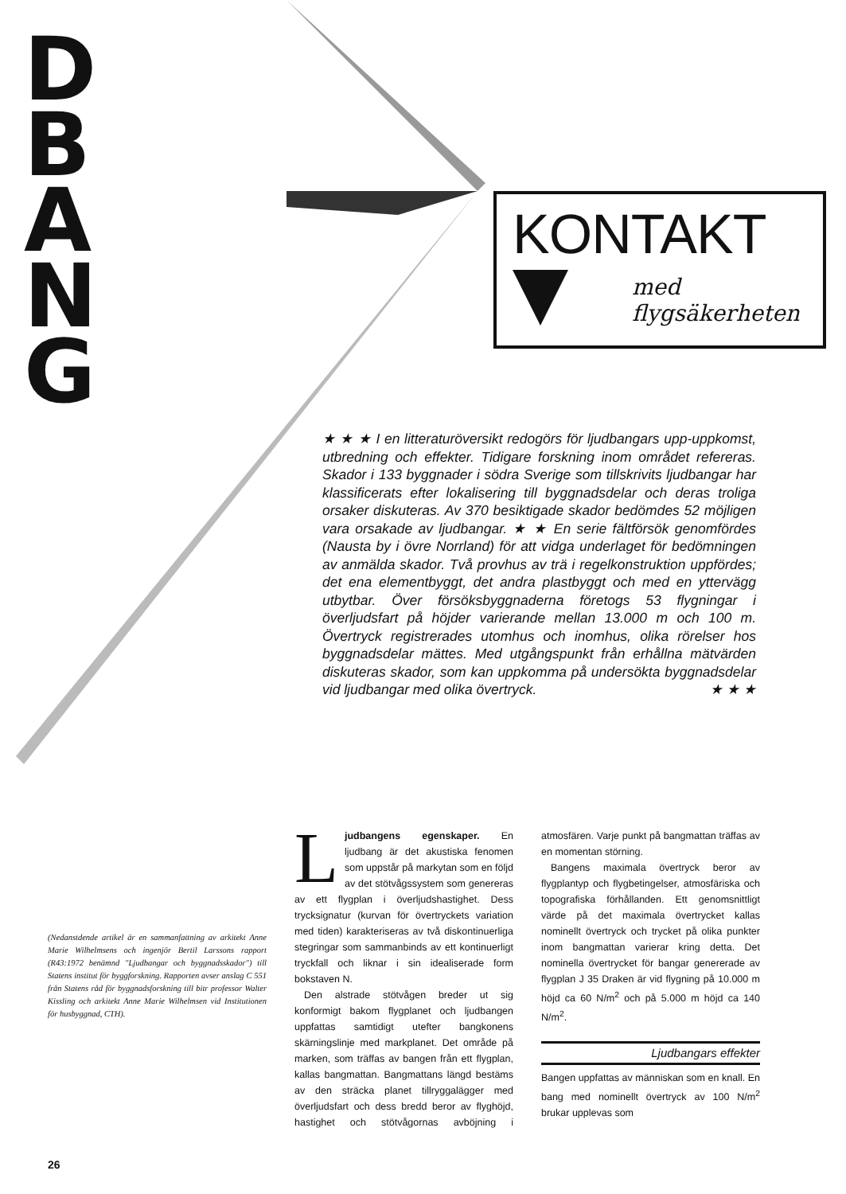D
B
A
N
G
KONTAKT
med
flygsäkerheten
★ ★ ★ I en litteraturöversikt redogörs för ljudbangars upp-uppkomst, utbredning och effekter. Tidigare forskning inom området refereras. Skador i 133 byggnader i södra Sverige som tillskrivits ljudbangar har klassificerats efter lokalisering till byggnadsdelar och deras troliga orsaker diskuteras. Av 370 besiktigade skador bedömdes 52 möjligen vara orsakade av ljudbangar. ★ ★ En serie fältförsök genomfördes (Nausta by i övre Norrland) för att vidga underlaget för bedömningen av anmälda skador. Två provhus av trä i regelkonstruktion uppfördes; det ena elementbyggt, det andra plastbyggt och med en yttervägg utbytbar. Över försöksbyggnaderna företogs 53 flygningar i överljudsfart på höjder varierande mellan 13.000 m och 100 m. Övertryck registrerades utomhus och inomhus, olika rörelser hos byggnadsdelar mättes. Med utgångspunkt från erhållna mätvärden diskuteras skador, som kan uppkomma på undersökta byggnadsdelar vid ljudbangar med olika övertryck. ★ ★ ★
(Nedanstdende artikel är en sammanfattning av arkitekt Anne Marie Wilhelmsens och ingenjör Bertil Larssons rapport (R43:1972 benämnd "Ljudbangar och byggnadsskador") till Statens institut för byggforskning. Rapporten avser anslag C 551 från Statens råd för byggnadsforskning till bitr professor Walter Kissling och arkitekt Anne Marie Wilhelmsen vid Institutionen för husbyggnad, CTH).
Ljudbangens egenskaper. En ljudbang är det akustiska fenomen som uppstår på markytan som en följd av det stötvågssystem som genereras av ett flygplan i överljudshastighet. Dess trycksignatur (kurvan för övertryckets variation med tiden) karakteriseras av två diskontinuerliga stegringar som sammanbinds av ett kontinuerligt tryckfall och liknar i sin idealiserade form bokstaven N.
Den alstrade stötvågen breder ut sig konformigt bakom flygplanet och ljudbangen uppfattas samtidigt utefter bangkonens skärningslinje med markplanet. Det område på marken, som träffas av bangen från ett flygplan, kallas bangmattan. Bangmattans längd bestäms av den sträcka planet tillryggalägger med överljudsfart och dess bredd beror av flyghöjd, hastighet och stötvågornas avböjning i atmosfären. Varje punkt på bangmattan träffas av en momentan störning.
Bangens maximala övertryck beror av flygplantyp och flygbetingelser, atmosfäriska och topografiska förhållanden. Ett genomsnittligt värde på det maximala övertrycket kallas nominellt övertryck och trycket på olika punkter inom bangmattan varierar kring detta. Det nominella övertrycket för bangar genererade av flygplan J 35 Draken är vid flygning på 10.000 m höjd ca 60 N/m<sup>2</sup> och på 5.000 m höjd ca 140 N/m<sup>2</sup>.
Ljudbangars effekter
Bangen uppfattas av människan som en knall. En bang med nominellt övertryck av 100 N/m<sup>2</sup> brukar upplevas som
26